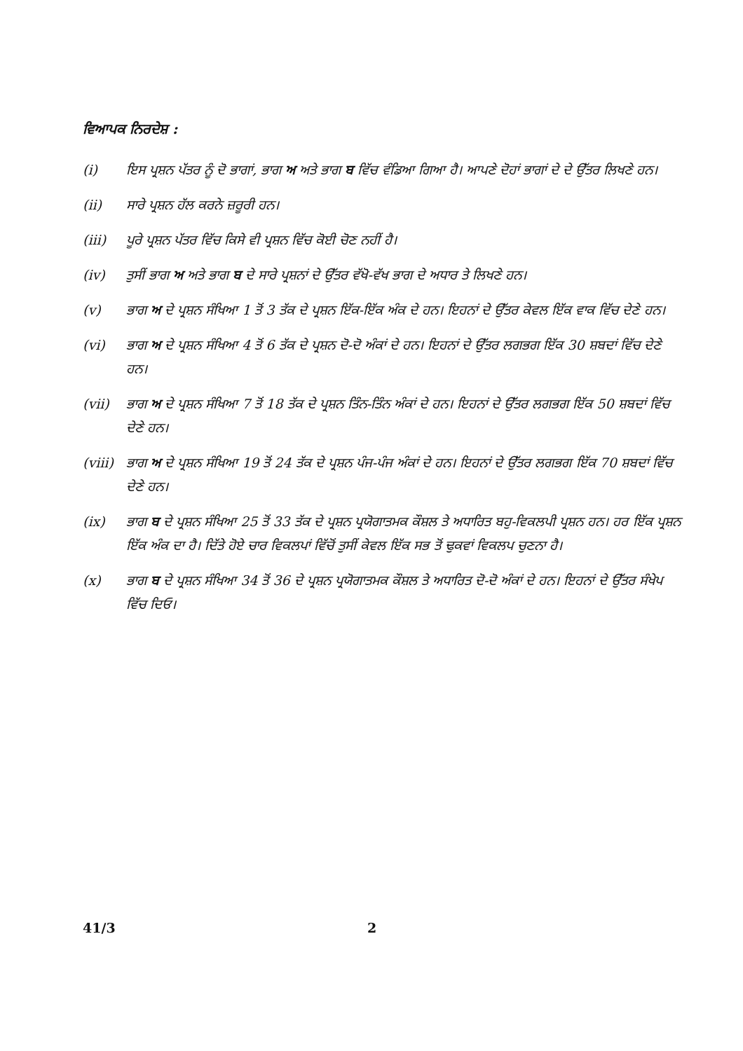ਵਿਆਪਕ ਨਿਰਦੇਸ਼ :
(i) ਇਸ ਪ੍ਰਸ਼ਨ ਪੱਤਰ ਨੂੰ ਦੋ ਭਾਗਾਂ, ਭਾਗ ਅ ਅਤੇ ਭਾਗ ਬ ਵਿੱਚ ਵੰਡਿਆ ਗਿਆ ਹੈ। ਆਪਣੇ ਦੋਹਾਂ ਭਾਗਾਂ ਦੇ ਦੇ ਉੱਤਰ ਲਿਖਣੇ ਹਨ।
(ii) ਸਾਰੇ ਪ੍ਰਸ਼ਨ ਹੱਲ ਕਰਨੇ ਜ਼ਰੂਰੀ ਹਨ।
(iii) ਪੂਰੇ ਪ੍ਰਸ਼ਨ ਪੱਤਰ ਵਿੱਚ ਕਿਸੇ ਵੀ ਪ੍ਰਸ਼ਨ ਵਿੱਚ ਕੋਈ ਚੋਣ ਨਹੀਂ ਹੈ।
(iv) ਤੁਸੀਂ ਭਾਗ ਅ ਅਤੇ ਭਾਗ ਬ ਦੇ ਸਾਰੇ ਪ੍ਰਸ਼ਨਾਂ ਦੇ ਉੱਤਰ ਵੱਖੋ-ਵੱਖ ਭਾਗ ਦੇ ਅਧਾਰ ਤੇ ਲਿਖਣੇ ਹਨ।
(v) ਭਾਗ ਅ ਦੇ ਪ੍ਰਸ਼ਨ ਸੰਖਿਆ 1 ਤੋਂ 3 ਤੱਕ ਦੇ ਪ੍ਰਸ਼ਨ ਇੱਕ-ਇੱਕ ਅੰਕ ਦੇ ਹਨ। ਇਹਨਾਂ ਦੇ ਉੱਤਰ ਕੇਵਲ ਇੱਕ ਵਾਕ ਵਿੱਚ ਦੇਣੇ ਹਨ।
(vi) ਭਾਗ ਅ ਦੇ ਪ੍ਰਸ਼ਨ ਸੰਖਿਆ 4 ਤੋਂ 6 ਤੱਕ ਦੇ ਪ੍ਰਸ਼ਨ ਦੋ-ਦੋ ਅੰਕਾਂ ਦੇ ਹਨ। ਇਹਨਾਂ ਦੇ ਉੱਤਰ ਲਗਭਗ ਇੱਕ 30 ਸ਼ਬਦਾਂ ਵਿੱਚ ਦੇਣੇ ਹਨ।
(vii) ਭਾਗ ਅ ਦੇ ਪ੍ਰਸ਼ਨ ਸੰਖਿਆ 7 ਤੋਂ 18 ਤੱਕ ਦੇ ਪ੍ਰਸ਼ਨ ਤਿੰਨ-ਤਿੰਨ ਅੰਕਾਂ ਦੇ ਹਨ। ਇਹਨਾਂ ਦੇ ਉੱਤਰ ਲਗਭਗ ਇੱਕ 50 ਸ਼ਬਦਾਂ ਵਿੱਚ ਦੇਣੇ ਹਨ।
(viii) ਭਾਗ ਅ ਦੇ ਪ੍ਰਸ਼ਨ ਸੰਖਿਆ 19 ਤੋਂ 24 ਤੱਕ ਦੇ ਪ੍ਰਸ਼ਨ ਪੰਜ-ਪੰਜ ਅੰਕਾਂ ਦੇ ਹਨ। ਇਹਨਾਂ ਦੇ ਉੱਤਰ ਲਗਭਗ ਇੱਕ 70 ਸ਼ਬਦਾਂ ਵਿੱਚ ਦੇਣੇ ਹਨ।
(ix) ਭਾਗ ਬ ਦੇ ਪ੍ਰਸ਼ਨ ਸੰਖਿਆ 25 ਤੋਂ 33 ਤੱਕ ਦੇ ਪ੍ਰਸ਼ਨ ਪ੍ਰਯੋਗਾਤਮਕ ਕੌਸ਼ਲ ਤੇ ਅਧਾਰਿਤ ਬਹੁ-ਵਿਕਲਪੀ ਪ੍ਰਸ਼ਨ ਹਨ। ਹਰ ਇੱਕ ਪ੍ਰਸ਼ਨ ਇੱਕ ਅੰਕ ਦਾ ਹੈ। ਦਿੱਤੇ ਹੋਏ ਚਾਰ ਵਿਕਲਪਾਂ ਵਿੱਚੋਂ ਤੁਸੀਂ ਕੇਵਲ ਇੱਕ ਸਭ ਤੋਂ ਢੁਕਵਾਂ ਵਿਕਲਪ ਚੁਣਨਾ ਹੈ।
(x) ਭਾਗ ਬ ਦੇ ਪ੍ਰਸ਼ਨ ਸੰਖਿਆ 34 ਤੋਂ 36 ਦੇ ਪ੍ਰਸ਼ਨ ਪ੍ਰਯੋਗਾਤਮਕ ਕੌਸ਼ਲ ਤੇ ਅਧਾਰਿਤ ਦੋ-ਦੋ ਅੰਕਾਂ ਦੇ ਹਨ। ਇਹਨਾਂ ਦੇ ਉੱਤਰ ਸੰਖੇਪ ਵਿੱਚ ਦਿਓ।
41/3 2